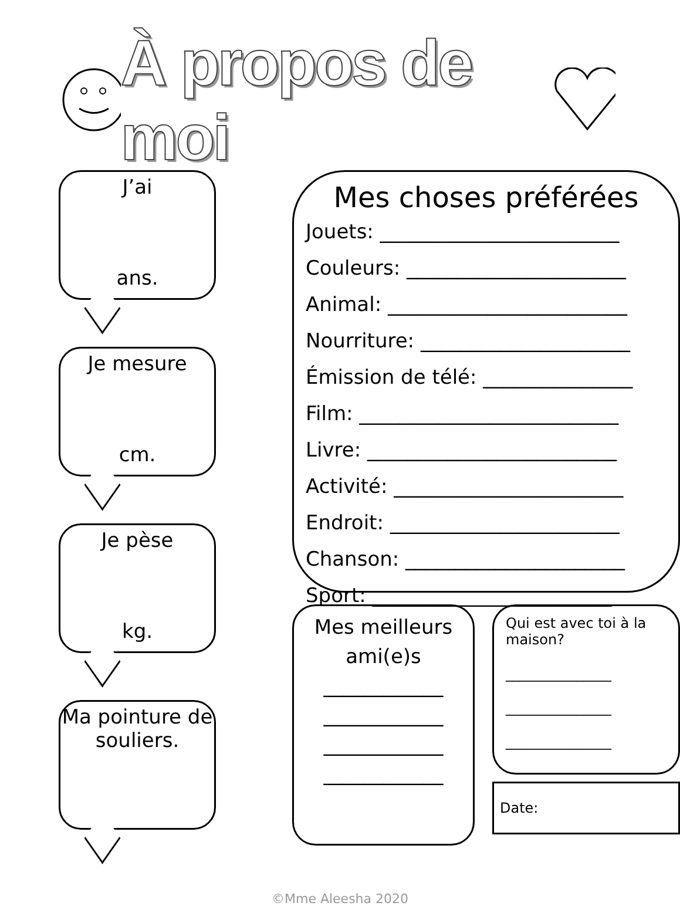À propos de moi
J’ai
ans.
Je mesure
cm.
Je pèse
kg.
Ma pointure de souliers.
Mes choses préférées
Jouets: ________________________
Couleurs: ______________________
Animal: ________________________
Nourriture: _____________________
Émission de télé: _______________
Film: __________________________
Livre: _________________________
Activité: _______________________
Endroit: _______________________
Chanson: ______________________
Sport: ________________________
Mes meilleurs
ami(e)s
____________
____________
____________
____________
Qui est avec toi à la maison?
_______________
_______________
_______________
Date:
©Mme Aleesha 2020